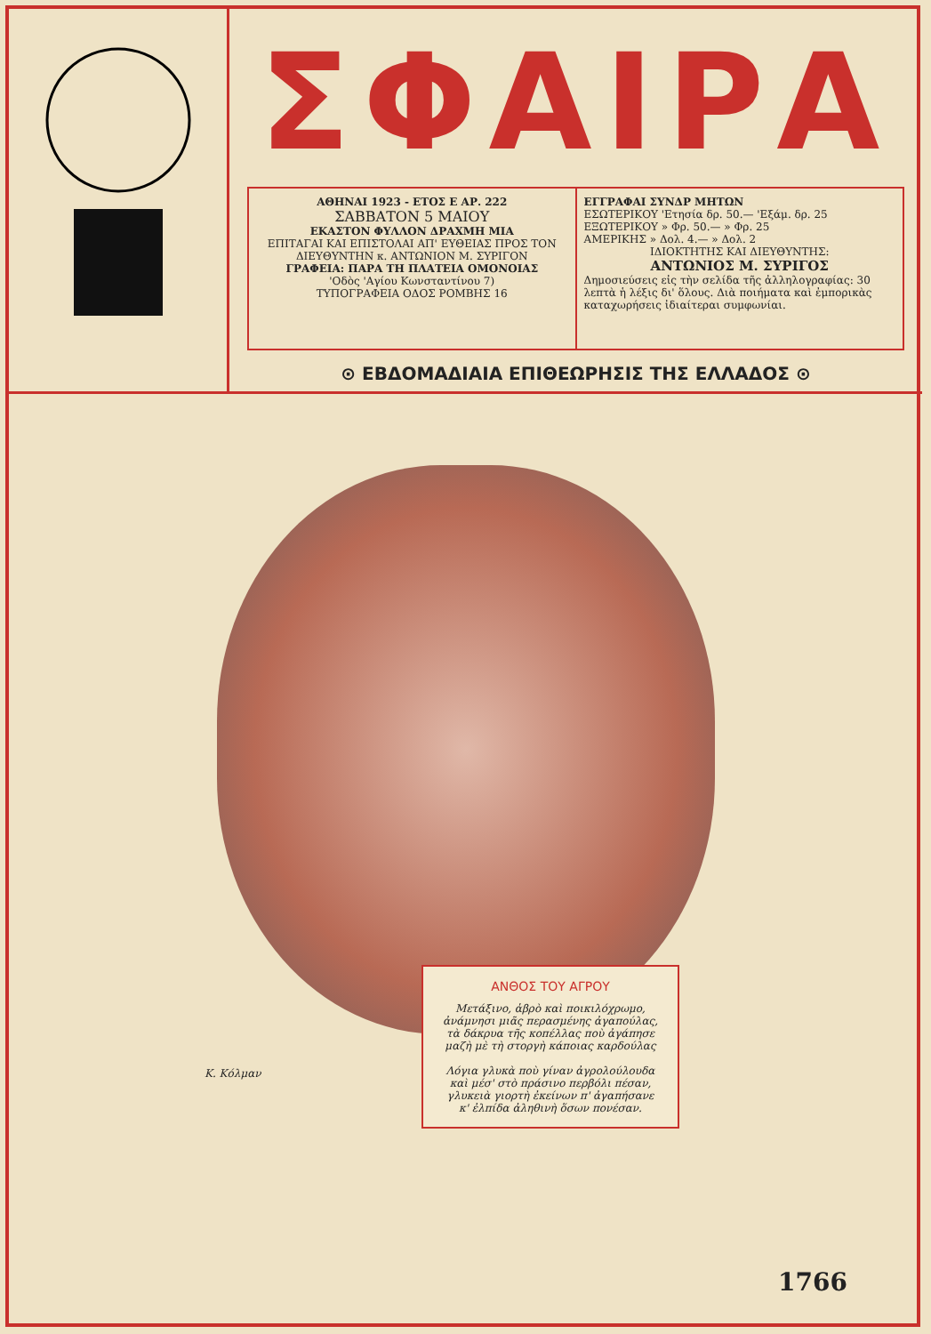ΣΦΑΙΡΑ
ΑΘΗΝΑΙ 1923 - ΕΤΟΣ Ε ΑΡ. 222
ΣΑΒΒΑΤΟΝ 5 ΜΑΙΟΥ
ΕΚΑΣΤΟΝ ΦΥΛΛΟΝ ΔΡΑΧΜΗ ΜΙΑ
ΕΠΙΤΑΓΑΙ ΚΑΙ ΕΠΙΣΤΟΛΑΙ ΑΠ' ΕΥΘΕΙΑΣ ΠΡΟΣ ΤΟΝ ΔΙΕΥΘΥΝΤΗΝ κ. ΑΝΤΩΝΙΟΝ Μ. ΣΥΡΙΓΟΝ
ΓΡΑΦΕΙΑ: ΠΑΡΑ ΤΗ ΠΛΑΤΕΙΑ ΟΜΟΝΟΙΑΣ
'Οδὸς 'Αγίου Κωνσταντίνου 7)
ΤΥΠΟΓΡΑΦΕΙΑ ΟΔΟΣ ΡΟΜΒΗΣ 16
ΕΓΓΡΑΦΑΙ ΣΥΝΔΡ ΜΗΤΩΝ
ΕΣΩΤΕΡΙΚΟΥ 'Ετησία δρ. 50.— 'Εξάμ. δρ. 25
ΕΞΩΤΕΡΙΚΟΥ » Φρ. 50.— » Φρ. 25
ΑΜΕΡΙΚΗΣ » Δολ. 4.— » Δολ. 2
ΙΔΙΟΚΤΗΤΗΣ ΚΑΙ ΔΙΕΥΘΥΝΤΗΣ:
ΑΝΤΩΝΙΟΣ Μ. ΣΥΡΙΓΟΣΔημοσιεύσεις εἰς τὴν σελίδα τῆς ἀλληλογραφίας: 30 λεπτὰ ἡ λέξις δι' ὅλους. Διὰ ποιήματα καὶ ἐμπορικὰς καταχωρήσεις ἰδιαίτεραι συμφωνίαι.
⊙ ΕΒΔΟΜΑΔΙΑΙΑ ΕΠΙΘΕΩΡΗΣΙΣ ΤΗΣ ΕΛΛΑΔΟΣ ⊙
Κ. Κόλμαν
ΑΝΘΟΣ ΤΟΥ ΑΓΡΟΥ
Μετάξινο, ἁβρὸ καὶ ποικιλόχρωμο,
ἀνάμνησι μιᾶς περασμένης ἀγαπούλας,
τὰ δάκρυα τῆς κοπέλλας ποὺ ἀγάπησε
μαζὴ μὲ τὴ στοργὴ κάποιας καρδούλας
Λόγια γλυκὰ ποὺ γίναν ἀγρολούλουδα
καὶ μέσ' στὸ πράσινο περβόλι πέσαν,
γλυκειὰ γιορτὴ ἐκείνων π' ἀγαπήσανε
κ' ἐλπίδα ἀληθινὴ ὅσων πονέσαν.
1766